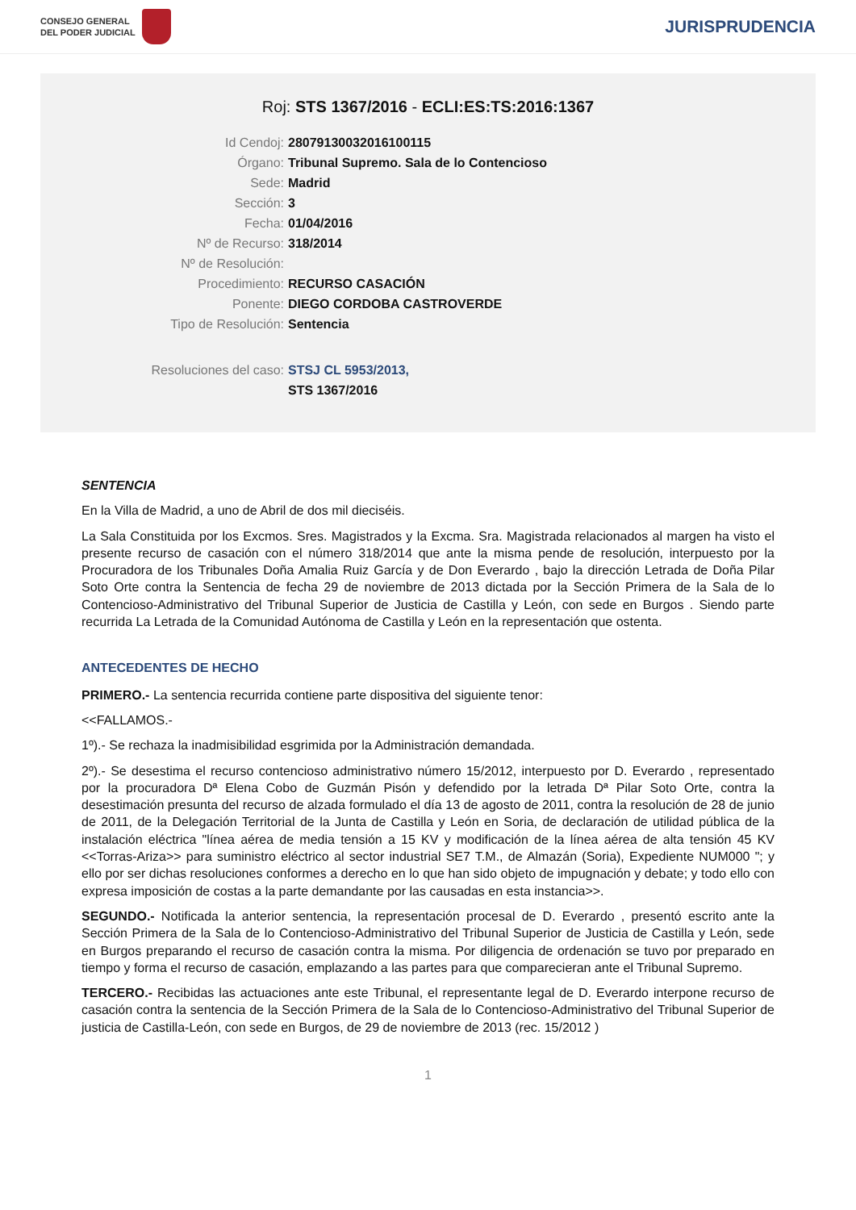CONSEJO GENERAL
DEL PODER JUDICIAL
JURISPRUDENCIA
Roj: STS 1367/2016 - ECLI:ES:TS:2016:1367
Id Cendoj: 28079130032016100115
Órgano: Tribunal Supremo. Sala de lo Contencioso
Sede: Madrid
Sección: 3
Fecha: 01/04/2016
Nº de Recurso: 318/2014
Nº de Resolución:
Procedimiento: RECURSO CASACIÓN
Ponente: DIEGO CORDOBA CASTROVERDE
Tipo de Resolución: Sentencia
Resoluciones del caso: STSJ CL 5953/2013,
STS 1367/2016
SENTENCIA
En la Villa de Madrid, a uno de Abril de dos mil dieciséis.
La Sala Constituida por los Excmos. Sres. Magistrados y la Excma. Sra. Magistrada relacionados al margen ha visto el presente recurso de casación con el número 318/2014 que ante la misma pende de resolución, interpuesto por la Procuradora de los Tribunales Doña Amalia Ruiz García y de Don Everardo , bajo la dirección Letrada de Doña Pilar Soto Orte contra la Sentencia de fecha 29 de noviembre de 2013 dictada por la Sección Primera de la Sala de lo Contencioso-Administrativo del Tribunal Superior de Justicia de Castilla y León, con sede en Burgos . Siendo parte recurrida La Letrada de la Comunidad Autónoma de Castilla y León en la representación que ostenta.
ANTECEDENTES DE HECHO
PRIMERO.- La sentencia recurrida contiene parte dispositiva del siguiente tenor:
<<FALLAMOS.-
1º).- Se rechaza la inadmisibilidad esgrimida por la Administración demandada.
2º).- Se desestima el recurso contencioso administrativo número 15/2012, interpuesto por D. Everardo , representado por la procuradora Dª Elena Cobo de Guzmán Pisón y defendido por la letrada Dª Pilar Soto Orte, contra la desestimación presunta del recurso de alzada formulado el día 13 de agosto de 2011, contra la resolución de 28 de junio de 2011, de la Delegación Territorial de la Junta de Castilla y León en Soria, de declaración de utilidad pública de la instalación eléctrica "línea aérea de media tensión a 15 KV y modificación de la línea aérea de alta tensión 45 KV <<Torras-Ariza>> para suministro eléctrico al sector industrial SE7 T.M., de Almazán (Soria), Expediente NUM000 "; y ello por ser dichas resoluciones conformes a derecho en lo que han sido objeto de impugnación y debate; y todo ello con expresa imposición de costas a la parte demandante por las causadas en esta instancia>>.
SEGUNDO.- Notificada la anterior sentencia, la representación procesal de D. Everardo , presentó escrito ante la Sección Primera de la Sala de lo Contencioso-Administrativo del Tribunal Superior de Justicia de Castilla y León, sede en Burgos preparando el recurso de casación contra la misma. Por diligencia de ordenación se tuvo por preparado en tiempo y forma el recurso de casación, emplazando a las partes para que comparecieran ante el Tribunal Supremo.
TERCERO.- Recibidas las actuaciones ante este Tribunal, el representante legal de D. Everardo interpone recurso de casación contra la sentencia de la Sección Primera de la Sala de lo Contencioso-Administrativo del Tribunal Superior de justicia de Castilla-León, con sede en Burgos, de 29 de noviembre de 2013 (rec. 15/2012 )
1